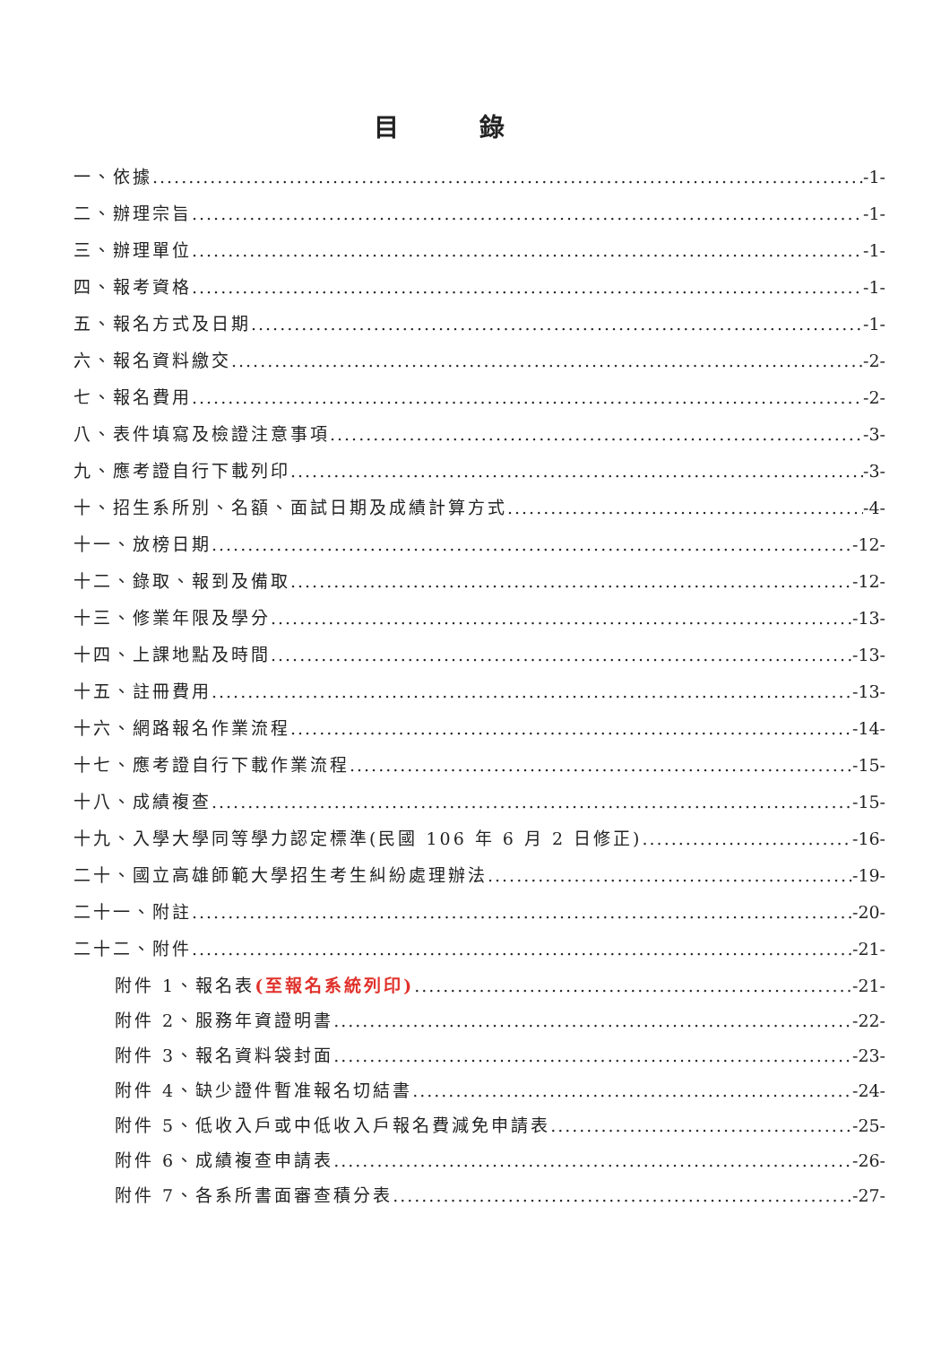目錄
一、依據 -1-
二、辦理宗旨 -1-
三、辦理單位 -1-
四、報考資格 -1-
五、報名方式及日期 -1-
六、報名資料繳交 -2-
七、報名費用 -2-
八、表件填寫及檢證注意事項 -3-
九、應考證自行下載列印 -3-
十、招生系所別、名額、面試日期及成績計算方式 -4-
十一、放榜日期 -12-
十二、錄取、報到及備取 -12-
十三、修業年限及學分 -13-
十四、上課地點及時間 -13-
十五、註冊費用 -13-
十六、網路報名作業流程 -14-
十七、應考證自行下載作業流程 -15-
十八、成績複查 -15-
十九、入學大學同等學力認定標準(民國 106 年 6 月 2 日修正) -16-
二十、國立高雄師範大學招生考生糾紛處理辦法 -19-
二十一、附註 -20-
二十二、附件 -21-
附件 1、報名表(至報名系統列印) -21-
附件 2、服務年資證明書 -22-
附件 3、報名資料袋封面 -23-
附件 4、缺少證件暫准報名切結書 -24-
附件 5、低收入戶或中低收入戶報名費減免申請表 -25-
附件 6、成績複查申請表 -26-
附件 7、各系所書面審查積分表 -27-